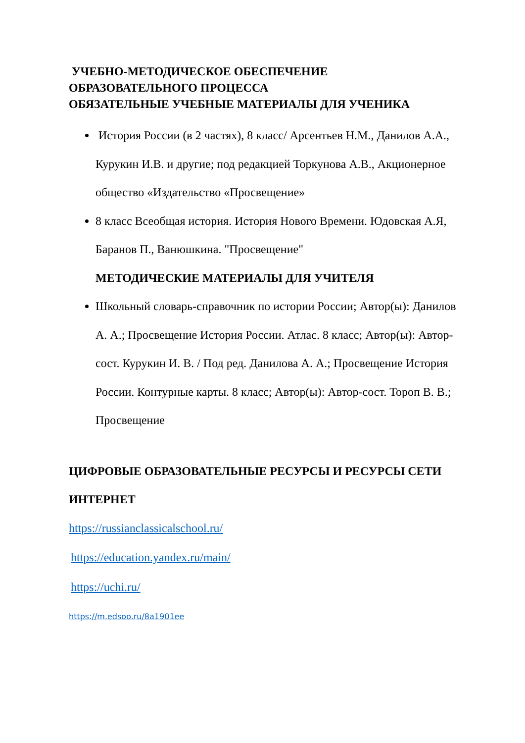УЧЕБНО-МЕТОДИЧЕСКОЕ ОБЕСПЕЧЕНИЕ
ОБРАЗОВАТЕЛЬНОГО ПРОЦЕССА
ОБЯЗАТЕЛЬНЫЕ УЧЕБНЫЕ МАТЕРИАЛЫ ДЛЯ УЧЕНИКА
История России (в 2 частях), 8 класс/ Арсентьев Н.М., Данилов А.А., Курукин И.В. и другие; под редакцией Торкунова А.В., Акционерное общество «Издательство «Просвещение»
8 класс Всеобщая история. История Нового Времени. Юдовская А.Я, Баранов П., Ванюшкина. "Просвещение"
МЕТОДИЧЕСКИЕ МАТЕРИАЛЫ ДЛЯ УЧИТЕЛЯ
Школьный словарь-справочник по истории России; Автор(ы): Данилов А. А.; Просвещение История России. Атлас. 8 класс; Автор(ы): Автор-сост. Курукин И. В. / Под ред. Данилова А. А.; Просвещение История России. Контурные карты. 8 класс; Автор(ы): Автор-сост. Тороп В. В.; Просвещение
ЦИФРОВЫЕ ОБРАЗОВАТЕЛЬНЫЕ РЕСУРСЫ И РЕСУРСЫ СЕТИ ИНТЕРНЕТ
https://russianclassicalschool.ru/
https://education.yandex.ru/main/
https://uchi.ru/
https://m.edsoo.ru/8a1901ee